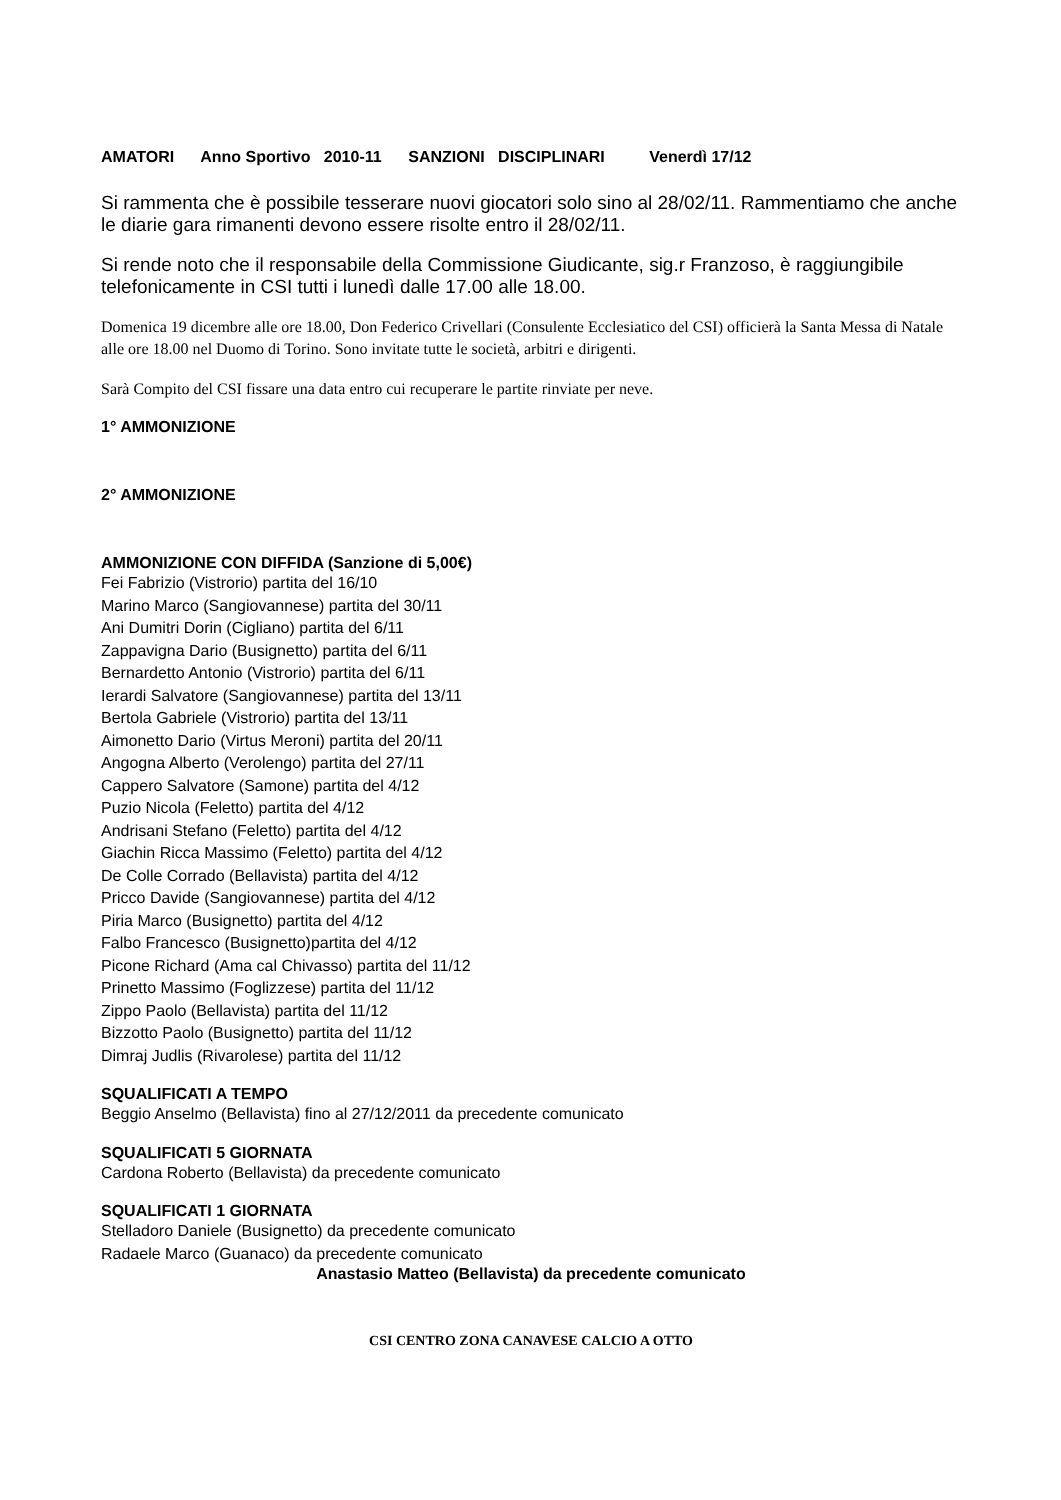AMATORI Anno Sportivo 2010-11 SANZIONI DISCIPLINARI Venerdì 17/12
Si rammenta che è possibile tesserare nuovi giocatori solo sino al 28/02/11. Rammentiamo che anche le diarie gara rimanenti devono essere risolte entro il 28/02/11.
Si rende noto che il responsabile della Commissione Giudicante, sig.r Franzoso, è raggiungibile telefonicamente in CSI tutti i lunedì dalle 17.00 alle 18.00.
Domenica 19 dicembre alle ore 18.00, Don Federico Crivellari (Consulente Ecclesiatico del CSI) officierà la Santa Messa di Natale alle ore 18.00 nel Duomo di Torino. Sono invitate tutte le società, arbitri e dirigenti.
Sarà Compito del CSI fissare una data entro cui recuperare le partite rinviate per neve.
1° AMMONIZIONE
2° AMMONIZIONE
AMMONIZIONE CON DIFFIDA (Sanzione di 5,00€)
Fei Fabrizio (Vistrorio) partita del 16/10
Marino Marco (Sangiovannese) partita del 30/11
Ani Dumitri Dorin (Cigliano) partita del 6/11
Zappavigna Dario (Busignetto) partita del 6/11
Bernardetto Antonio (Vistrorio) partita del 6/11
Ierardi Salvatore (Sangiovannese) partita del 13/11
Bertola Gabriele (Vistrorio) partita del 13/11
Aimonetto Dario (Virtus Meroni) partita del 20/11
Angogna Alberto (Verolengo) partita del 27/11
Cappero Salvatore (Samone) partita del 4/12
Puzio Nicola (Feletto) partita del 4/12
Andrisani Stefano (Feletto) partita del 4/12
Giachin Ricca Massimo (Feletto) partita del 4/12
De Colle Corrado (Bellavista) partita del 4/12
Pricco Davide (Sangiovannese) partita del 4/12
Piria Marco (Busignetto) partita del 4/12
Falbo Francesco (Busignetto)partita del 4/12
Picone Richard (Ama cal Chivasso) partita del 11/12
Prinetto Massimo (Foglizzese) partita del 11/12
Zippo Paolo (Bellavista) partita del 11/12
Bizzotto Paolo (Busignetto) partita del 11/12
Dimraj Judlis (Rivarolese) partita del 11/12
SQUALIFICATI A TEMPO
Beggio Anselmo (Bellavista) fino al 27/12/2011 da precedente comunicato
SQUALIFICATI 5 GIORNATA
Cardona Roberto (Bellavista) da precedente comunicato
SQUALIFICATI 1 GIORNATA
Stelladoro Daniele (Busignetto) da precedente comunicato
Radaele Marco (Guanaco) da precedente comunicato
Anastasio Matteo (Bellavista) da precedente comunicato
CSI CENTRO ZONA CANAVESE CALCIO A OTTO